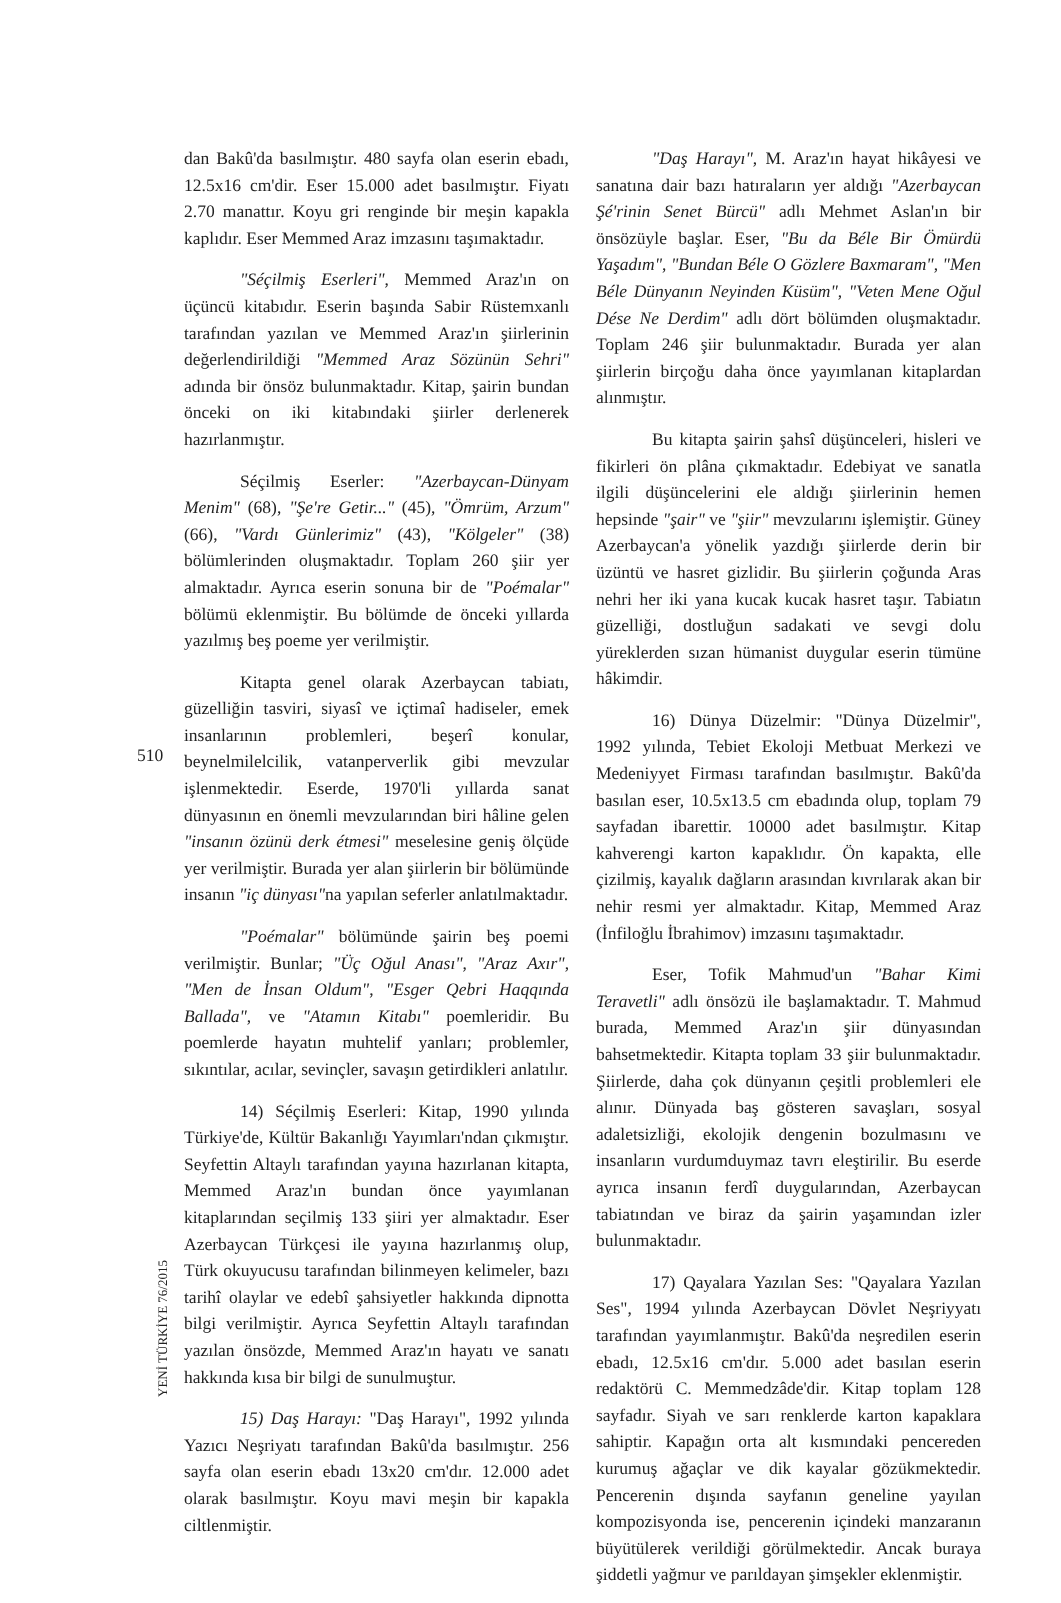dan Bakû'da basılmıştır. 480 sayfa olan eserin ebadı, 12.5x16 cm'dir. Eser 15.000 adet basılmıştır. Fiyatı 2.70 manattır. Koyu gri renginde bir meşin kapakla kaplıdır. Eser Memmed Araz imzasını taşımaktadır.
"Séçilmiş Eserleri", Memmed Araz'ın on üçüncü kitabıdır. Eserin başında Sabir Rüstemxanlı tarafından yazılan ve Memmed Araz'ın şiirlerinin değerlendirildiği "Memmed Araz Sözünün Sehri" adında bir önsöz bulunmaktadır. Kitap, şairin bundan önceki on iki kitabındaki şiirler derlenerek hazırlanmıştır.
Séçilmiş Eserler: "Azerbaycan-Dünyam Menim" (68), "Şe're Getir..." (45), "Ömrüm, Arzum" (66), "Vardı Günlerimiz" (43), "Kölgeler" (38) bölümlerinden oluşmaktadır. Toplam 260 şiir yer almaktadır. Ayrıca eserin sonuna bir de "Poémalar" bölümü eklenmiştir. Bu bölümde de önceki yıllarda yazılmış beş poeme yer verilmiştir.
Kitapta genel olarak Azerbaycan tabiatı, güzelliğin tasviri, siyasî ve içtimaî hadiseler, emek insanlarının problemleri, beşerî konular, beynelmilelcilik, vatanperverlik gibi mevzular işlenmektedir. Eserde, 1970'li yıllarda sanat dünyasının en önemli mevzularından biri hâline gelen "insanın özünü derk étmesi" meselesine geniş ölçüde yer verilmiştir. Burada yer alan şiirlerin bir bölümünde insanın "iç dünyası"na yapılan seferler anlatılmaktadır.
"Poémalar" bölümünde şairin beş poemi verilmiştir. Bunlar; "Üç Oğul Anası", "Araz Axır", "Men de İnsan Oldum", "Esger Qebri Haqqında Ballada", ve "Atamın Kitabı" poemleridir. Bu poemlerde hayatın muhtelif yanları; problemler, sıkıntılar, acılar, sevinçler, savaşın getirdikleri anlatılır.
14) Séçilmiş Eserleri: Kitap, 1990 yılında Türkiye'de, Kültür Bakanlığı Yayımları'ndan çıkmıştır. Seyfettin Altaylı tarafından yayına hazırlanan kitapta, Memmed Araz'ın bundan önce yayımlanan kitaplarından seçilmiş 133 şiiri yer almaktadır. Eser Azerbaycan Türkçesi ile yayına hazırlanmış olup, Türk okuyucusu tarafından bilinmeyen kelimeler, bazı tarihî olaylar ve edebî şahsiyetler hakkında dipnotta bilgi verilmiştir. Ayrıca Seyfettin Altaylı tarafından yazılan önsözde, Memmed Araz'ın hayatı ve sanatı hakkında kısa bir bilgi de sunulmuştur.
15) Daş Harayı: "Daş Harayı", 1992 yılında Yazıcı Neşriyatı tarafından Bakû'da basılmıştır. 256 sayfa olan eserin ebadı 13x20 cm'dır. 12.000 adet olarak basılmıştır. Koyu mavi meşin bir kapakla ciltlenmiştir.
"Daş Harayı", M. Araz'ın hayat hikâyesi ve sanatına dair bazı hatıraların yer aldığı "Azerbaycan Şé'rinin Senet Bürcü" adlı Mehmet Aslan'ın bir önsözüyle başlar. Eser, "Bu da Béle Bir Ömürdü Yaşadım", "Bundan Béle O Gözlere Baxmaram", "Men Béle Dünyanın Neyinden Küsüm", "Veten Mene Oğul Dése Ne Derdim" adlı dört bölümden oluşmaktadır. Toplam 246 şiir bulunmaktadır. Burada yer alan şiirlerin birçoğu daha önce yayımlanan kitaplardan alınmıştır.
Bu kitapta şairin şahsî düşünceleri, hisleri ve fikirleri ön plâna çıkmaktadır. Edebiyat ve sanatla ilgili düşüncelerini ele aldığı şiirlerinin hemen hepsinde "şair" ve "şiir" mevzularını işlemiştir. Güney Azerbaycan'a yönelik yazdığı şiirlerde derin bir üzüntü ve hasret gizlidir. Bu şiirlerin çoğunda Aras nehri her iki yana kucak kucak hasret taşır. Tabiatın güzelliği, dostluğun sadakati ve sevgi dolu yüreklerden sızan hümanist duygular eserin tümüne hâkimdir.
16) Dünya Düzelmir: "Dünya Düzelmir", 1992 yılında, Tebiet Ekoloji Metbuat Merkezi ve Medeniyyet Firması tarafından basılmıştır. Bakû'da basılan eser, 10.5x13.5 cm ebadında olup, toplam 79 sayfadan ibarettir. 10000 adet basılmıştır. Kitap kahverengi karton kapaklıdır. Ön kapakta, elle çizilmiş, kayalık dağların arasından kıvrılarak akan bir nehir resmi yer almaktadır. Kitap, Memmed Araz (İnfiloğlu İbrahimov) imzasını taşımaktadır.
Eser, Tofik Mahmud'un "Bahar Kimi Teravetli" adlı önsözü ile başlamaktadır. T. Mahmud burada, Memmed Araz'ın şiir dünyasından bahsetmektedir. Kitapta toplam 33 şiir bulunmaktadır. Şiirlerde, daha çok dünyanın çeşitli problemleri ele alınır. Dünyada baş gösteren savaşları, sosyal adaletsizliği, ekolojik dengenin bozulmasını ve insanların vurdumduymaz tavrı eleştirilir. Bu eserde ayrıca insanın ferdî duygularından, Azerbaycan tabiatından ve biraz da şairin yaşamından izler bulunmaktadır.
17) Qayalara Yazılan Ses: "Qayalara Yazılan Ses", 1994 yılında Azerbaycan Dövlet Neşriyyatı tarafından yayımlanmıştır. Bakû'da neşredilen eserin ebadı, 12.5x16 cm'dır. 5.000 adet basılan eserin redaktörü C. Memmedzâde'dir. Kitap toplam 128 sayfadır. Siyah ve sarı renklerde karton kapaklara sahiptir. Kapağın orta alt kısmındaki pencereden kurumuş ağaçlar ve dik kayalar gözükmektedir. Pencerenin dışında sayfanın geneline yayılan kompozisyonda ise, pencerenin içindeki manzaranın büyütülerek verildiği görülmektedir. Ancak buraya şiddetli yağmur ve parıldayan şimşekler eklenmiştir.
510
YENİ TÜRKİYE 76/2015